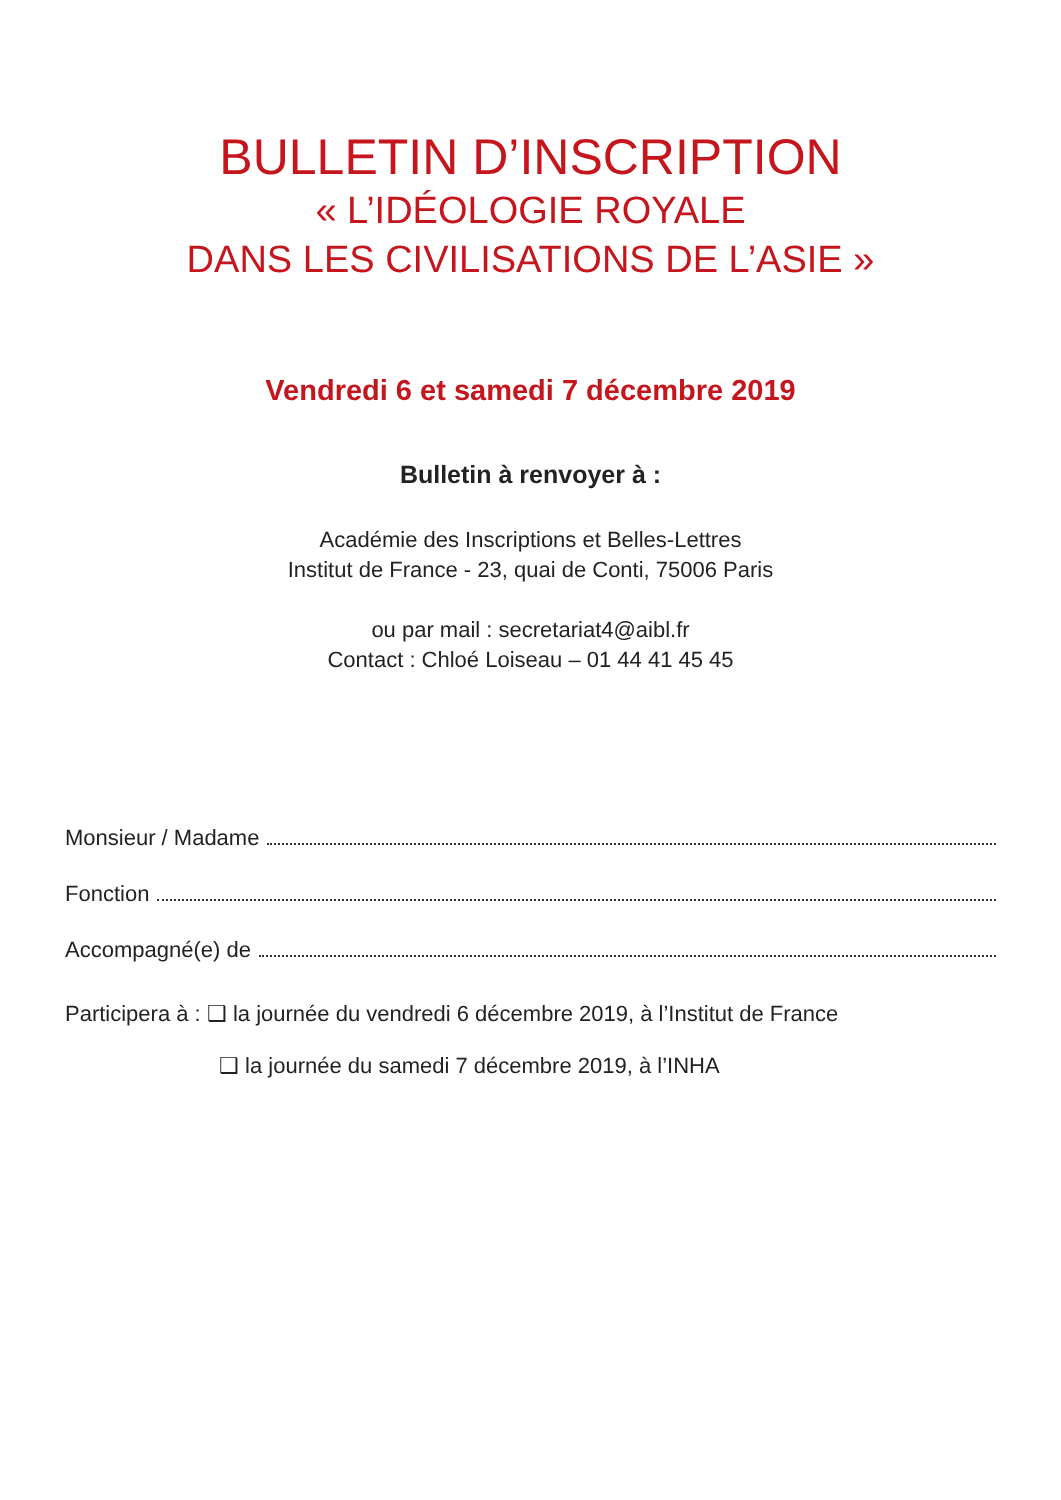BULLETIN D’INSCRIPTION
« L’IDÉOLOGIE ROYALE
DANS LES CIVILISATIONS DE L’ASIE »
Vendredi 6 et samedi 7 décembre 2019
Bulletin à renvoyer à :
Académie des Inscriptions et Belles-Lettres
Institut de France - 23, quai de Conti, 75006 Paris
ou par mail : secretariat4@aibl.fr
Contact : Chloé Loiseau – 01 44 41 45 45
Monsieur / Madame
Fonction
Accompagné(e) de
Participera à : ❑ la journée du vendredi 6 décembre 2019, à l’Institut de France
❑ la journée du samedi 7 décembre 2019, à l’INHA